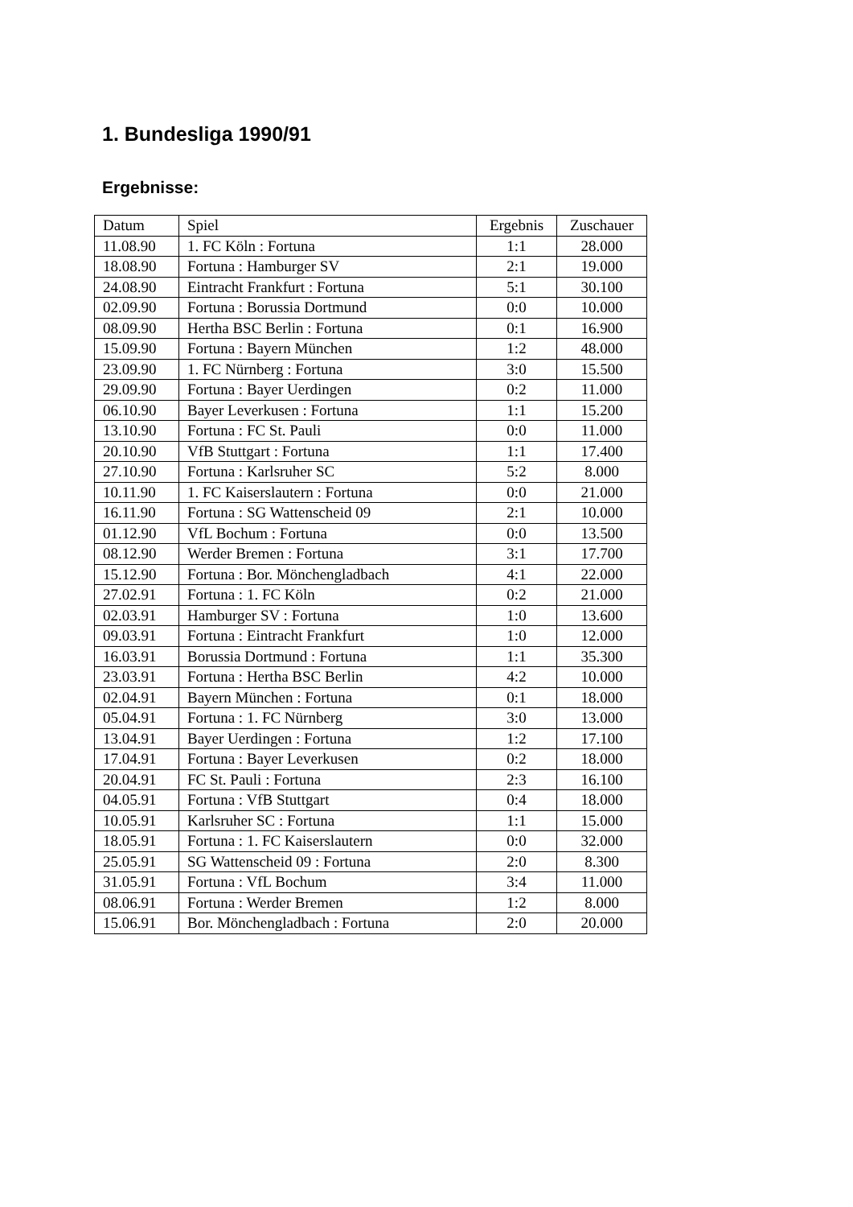1. Bundesliga 1990/91
Ergebnisse:
| Datum | Spiel | Ergebnis | Zuschauer |
| --- | --- | --- | --- |
| 11.08.90 | 1. FC Köln : Fortuna | 1:1 | 28.000 |
| 18.08.90 | Fortuna : Hamburger SV | 2:1 | 19.000 |
| 24.08.90 | Eintracht Frankfurt : Fortuna | 5:1 | 30.100 |
| 02.09.90 | Fortuna : Borussia Dortmund | 0:0 | 10.000 |
| 08.09.90 | Hertha BSC Berlin : Fortuna | 0:1 | 16.900 |
| 15.09.90 | Fortuna : Bayern München | 1:2 | 48.000 |
| 23.09.90 | 1. FC Nürnberg : Fortuna | 3:0 | 15.500 |
| 29.09.90 | Fortuna : Bayer Uerdingen | 0:2 | 11.000 |
| 06.10.90 | Bayer Leverkusen : Fortuna | 1:1 | 15.200 |
| 13.10.90 | Fortuna : FC St. Pauli | 0:0 | 11.000 |
| 20.10.90 | VfB Stuttgart : Fortuna | 1:1 | 17.400 |
| 27.10.90 | Fortuna : Karlsruher SC | 5:2 | 8.000 |
| 10.11.90 | 1. FC Kaiserslautern : Fortuna | 0:0 | 21.000 |
| 16.11.90 | Fortuna : SG Wattenscheid 09 | 2:1 | 10.000 |
| 01.12.90 | VfL Bochum : Fortuna | 0:0 | 13.500 |
| 08.12.90 | Werder Bremen : Fortuna | 3:1 | 17.700 |
| 15.12.90 | Fortuna : Bor. Mönchengladbach | 4:1 | 22.000 |
| 27.02.91 | Fortuna : 1. FC Köln | 0:2 | 21.000 |
| 02.03.91 | Hamburger SV : Fortuna | 1:0 | 13.600 |
| 09.03.91 | Fortuna : Eintracht Frankfurt | 1:0 | 12.000 |
| 16.03.91 | Borussia Dortmund : Fortuna | 1:1 | 35.300 |
| 23.03.91 | Fortuna : Hertha BSC Berlin | 4:2 | 10.000 |
| 02.04.91 | Bayern München : Fortuna | 0:1 | 18.000 |
| 05.04.91 | Fortuna : 1. FC Nürnberg | 3:0 | 13.000 |
| 13.04.91 | Bayer Uerdingen : Fortuna | 1:2 | 17.100 |
| 17.04.91 | Fortuna : Bayer Leverkusen | 0:2 | 18.000 |
| 20.04.91 | FC St. Pauli : Fortuna | 2:3 | 16.100 |
| 04.05.91 | Fortuna : VfB Stuttgart | 0:4 | 18.000 |
| 10.05.91 | Karlsruher SC : Fortuna | 1:1 | 15.000 |
| 18.05.91 | Fortuna : 1. FC Kaiserslautern | 0:0 | 32.000 |
| 25.05.91 | SG Wattenscheid 09 : Fortuna | 2:0 | 8.300 |
| 31.05.91 | Fortuna : VfL Bochum | 3:4 | 11.000 |
| 08.06.91 | Fortuna : Werder Bremen | 1:2 | 8.000 |
| 15.06.91 | Bor. Mönchengladbach : Fortuna | 2:0 | 20.000 |